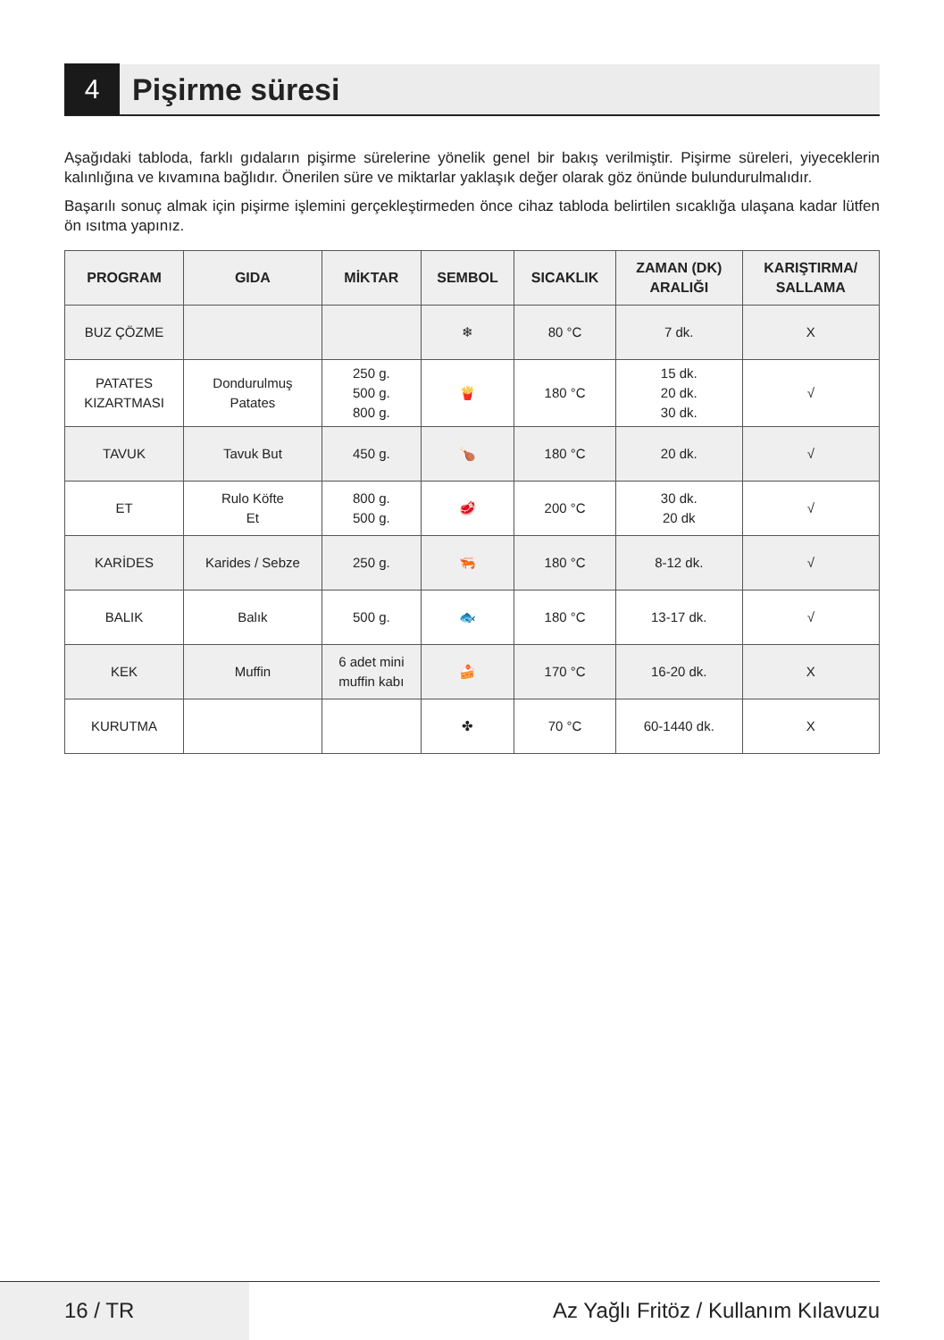4
Pişirme süresi
Aşağıdaki tabloda, farklı gıdaların pişirme sürelerine yönelik genel bir bakış verilmiştir. Pişirme süreleri, yiyeceklerin kalınlığına ve kıvamına bağlıdır. Önerilen süre ve miktarlar yaklaşık değer olarak göz önünde bulundurulmalıdır.
Başarılı sonuç almak için pişirme işlemini gerçekleştirmeden önce cihaz tabloda belirtilen sıcaklığa ulaşana kadar lütfen ön ısıtma yapınız.
| PROGRAM | GIDA | MİKTAR | SEMBOL | SICAKLIK | ZAMAN (DK) ARALIĞI | KARIŞTIRMA/ SALLAMA |
| --- | --- | --- | --- | --- | --- | --- |
| BUZ ÇÖZME | | | ❄ | 80 °C | 7 dk. | X |
| PATATES KIZARTMASI | Dondurulmuş Patates | 250 g. 500 g. 800 g. | 🍟 | 180 °C | 15 dk. 20 dk. 30 dk. | √ |
| TAVUK | Tavuk But | 450 g. | 🍗 | 180 °C | 20 dk. | √ |
| ET | Rulo Köfte Et | 800 g. 500 g. | 🥩 | 200 °C | 30 dk. 20 dk | √ |
| KARİDES | Karides / Sebze | 250 g. | 🦐 | 180 °C | 8-12 dk. | √ |
| BALIK | Balık | 500 g. | 🐟 | 180 °C | 13-17 dk. | √ |
| KEK | Muffin | 6 adet mini muffin kabı | 🍰 | 170 °C | 16-20 dk. | X |
| KURUTMA | | | ✤ | 70 °C | 60-1440 dk. | X |
16 / TR Az Yağlı Fritöz / Kullanım Kılavuzu